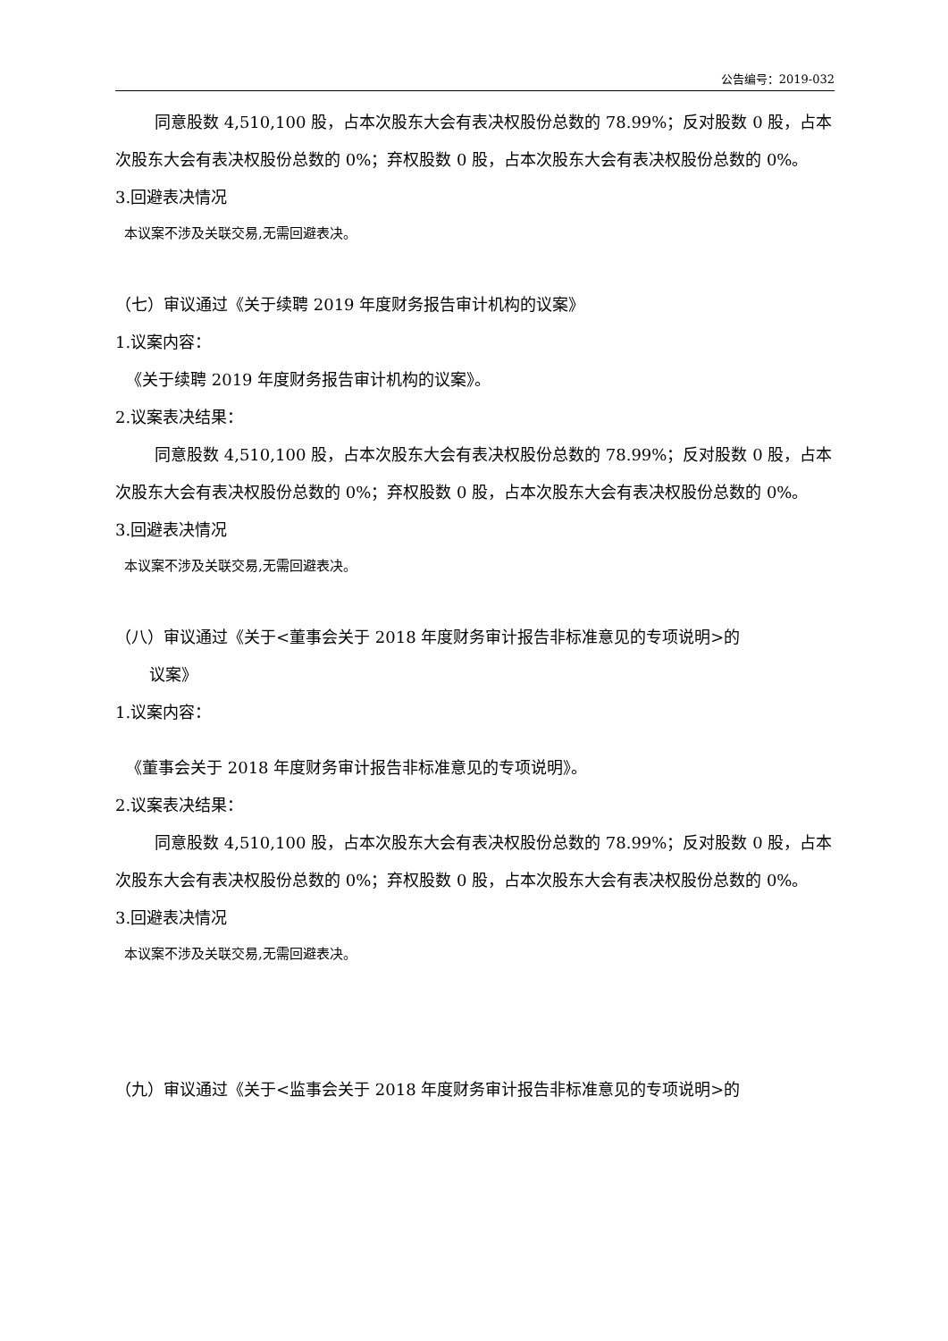公告编号：2019-032
同意股数 4,510,100 股，占本次股东大会有表决权股份总数的 78.99%；反对股数 0 股，占本次股东大会有表决权股份总数的 0%；弃权股数 0 股，占本次股东大会有表决权股份总数的 0%。
3.回避表决情况
本议案不涉及关联交易,无需回避表决。
（七）审议通过《关于续聘 2019 年度财务报告审计机构的议案》
1.议案内容：
《关于续聘 2019 年度财务报告审计机构的议案》。
2.议案表决结果：
同意股数 4,510,100 股，占本次股东大会有表决权股份总数的 78.99%；反对股数 0 股，占本次股东大会有表决权股份总数的 0%；弃权股数 0 股，占本次股东大会有表决权股份总数的 0%。
3.回避表决情况
本议案不涉及关联交易,无需回避表决。
（八）审议通过《关于<董事会关于 2018 年度财务审计报告非标准意见的专项说明>的
议案》
1.议案内容：
《董事会关于 2018 年度财务审计报告非标准意见的专项说明》。
2.议案表决结果：
同意股数 4,510,100 股，占本次股东大会有表决权股份总数的 78.99%；反对股数 0 股，占本次股东大会有表决权股份总数的 0%；弃权股数 0 股，占本次股东大会有表决权股份总数的 0%。
3.回避表决情况
本议案不涉及关联交易,无需回避表决。
（九）审议通过《关于<监事会关于 2018 年度财务审计报告非标准意见的专项说明>的